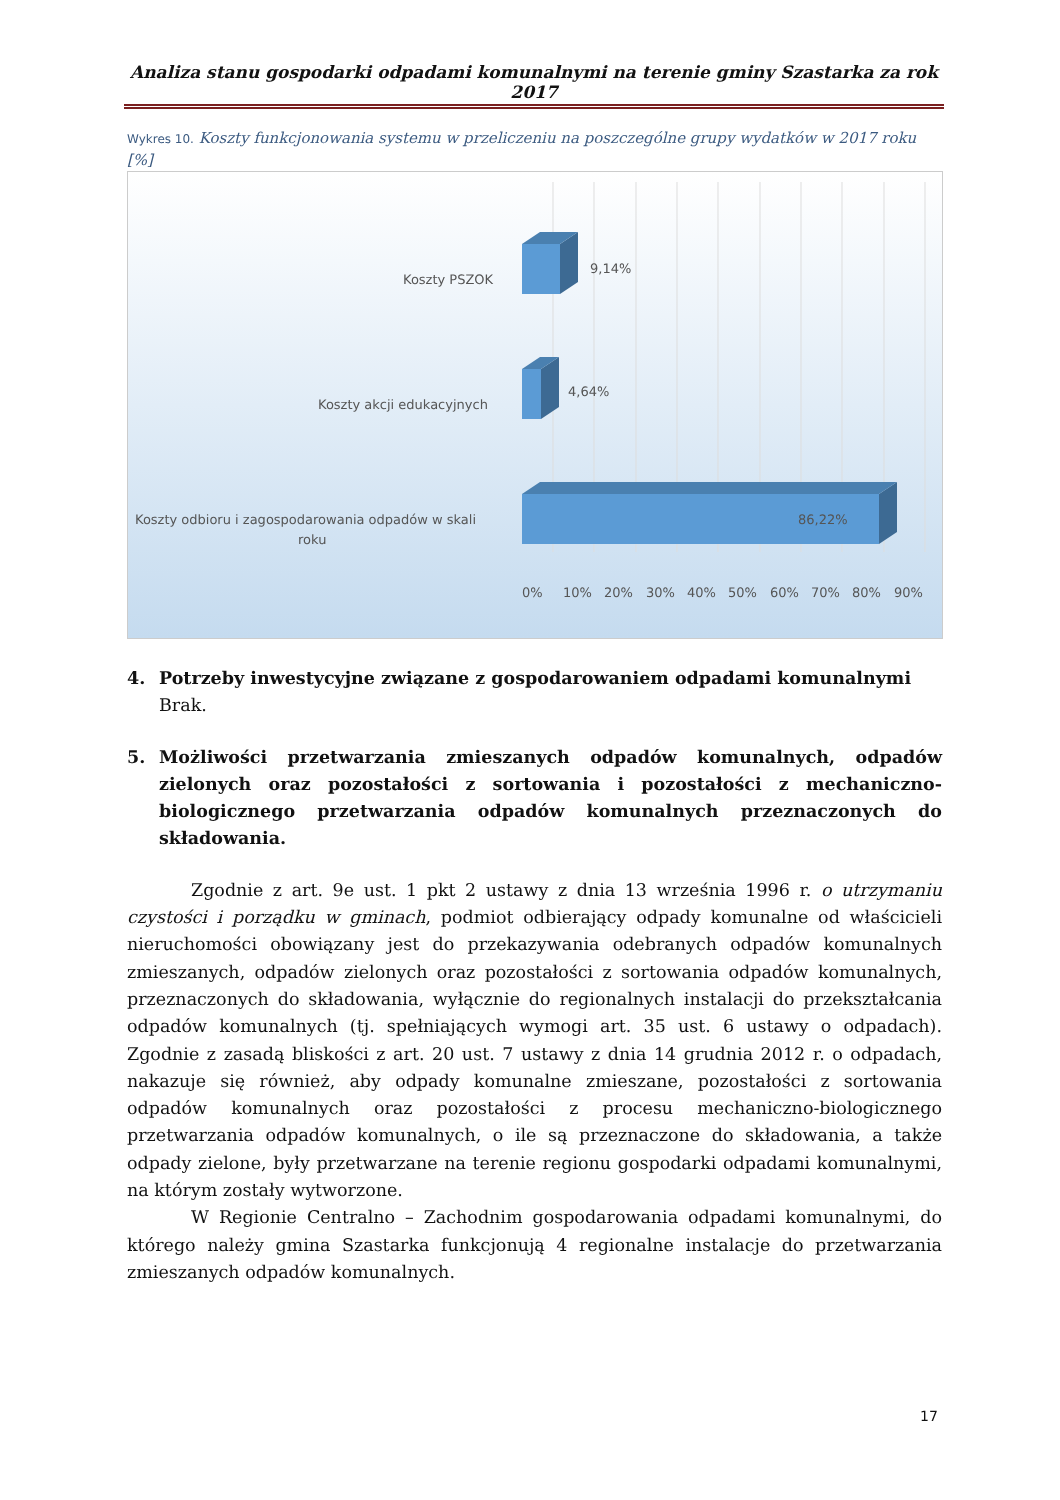Analiza stanu gospodarki odpadami komunalnymi na terenie gminy Szastarka za rok 2017
Wykres 10. Koszty funkcjonowania systemu w przeliczeniu na poszczególne grupy wydatków w 2017 roku [%]
Koszty PSZOK
9,14%
Koszty akcji edukacyjnych
4,64%
Koszty odbioru i zagospodarowania odpadów w skali
roku
86,22%
0%
10%
20%
30%
40%
50%
60%
70%
80%
90%
4. Potrzeby inwestycyjne związane z gospodarowaniem odpadami komunalnymi
Brak.
5. Możliwości przetwarzania zmieszanych odpadów komunalnych, odpadów zielonych oraz pozostałości z sortowania i pozostałości z mechaniczno-biologicznego przetwarzania odpadów komunalnych przeznaczonych do składowania.
Zgodnie z art. 9e ust. 1 pkt 2 ustawy z dnia 13 września 1996 r. o utrzymaniu czystości i porządku w gminach, podmiot odbierający odpady komunalne od właścicieli nieruchomości obowiązany jest do przekazywania odebranych odpadów komunalnych zmieszanych, odpadów zielonych oraz pozostałości z sortowania odpadów komunalnych, przeznaczonych do składowania, wyłącznie do regionalnych instalacji do przekształcania odpadów komunalnych (tj. spełniających wymogi art. 35 ust. 6 ustawy o odpadach). Zgodnie z zasadą bliskości z art. 20 ust. 7 ustawy z dnia 14 grudnia 2012 r. o odpadach, nakazuje się również, aby odpady komunalne zmieszane, pozostałości z sortowania odpadów komunalnych oraz pozostałości z procesu mechaniczno-biologicznego przetwarzania odpadów komunalnych, o ile są przeznaczone do składowania, a także odpady zielone, były przetwarzane na terenie regionu gospodarki odpadami komunalnymi, na którym zostały wytworzone.
W Regionie Centralno – Zachodnim gospodarowania odpadami komunalnymi, do którego należy gmina Szastarka funkcjonują 4 regionalne instalacje do przetwarzania zmieszanych odpadów komunalnych.
17